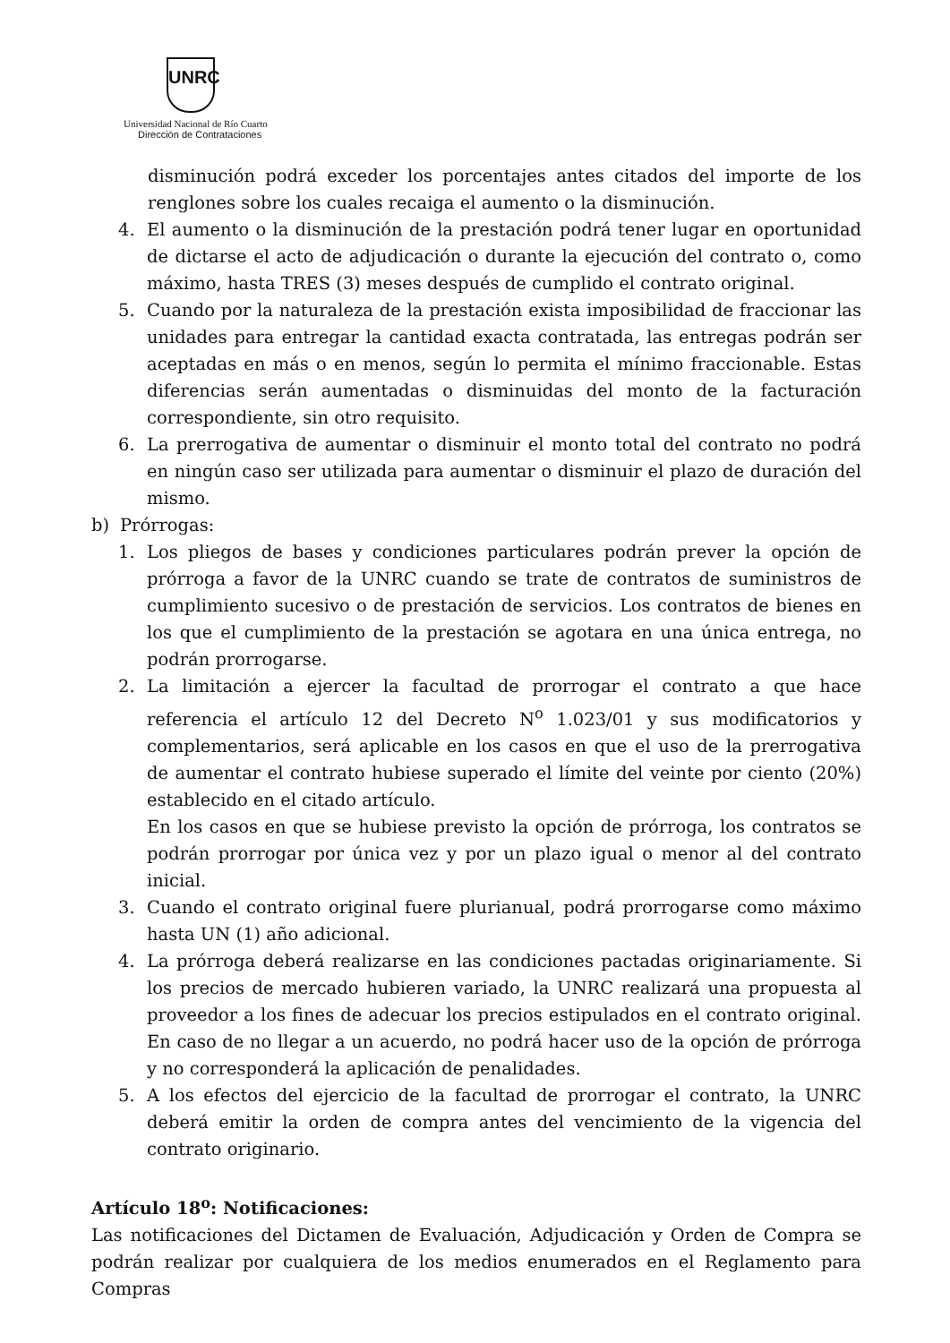UNRC
Universidad Nacional de Río Cuarto
Dirección de Contrataciones
disminución podrá exceder los porcentajes antes citados del importe de los renglones sobre los cuales recaiga el aumento o la disminución.
4. El aumento o la disminución de la prestación podrá tener lugar en oportunidad de dictarse el acto de adjudicación o durante la ejecución del contrato o, como máximo, hasta TRES (3) meses después de cumplido el contrato original.
5. Cuando por la naturaleza de la prestación exista imposibilidad de fraccionar las unidades para entregar la cantidad exacta contratada, las entregas podrán ser aceptadas en más o en menos, según lo permita el mínimo fraccionable. Estas diferencias serán aumentadas o disminuidas del monto de la facturación correspondiente, sin otro requisito.
6. La prerrogativa de aumentar o disminuir el monto total del contrato no podrá en ningún caso ser utilizada para aumentar o disminuir el plazo de duración del mismo.
b) Prórrogas:
1. Los pliegos de bases y condiciones particulares podrán prever la opción de prórroga a favor de la UNRC cuando se trate de contratos de suministros de cumplimiento sucesivo o de prestación de servicios. Los contratos de bienes en los que el cumplimiento de la prestación se agotara en una única entrega, no podrán prorrogarse.
2. La limitación a ejercer la facultad de prorrogar el contrato a que hace referencia el artículo 12 del Decreto N<sup>o</sup> 1.023/01 y sus modificatorios y complementarios, será aplicable en los casos en que el uso de la prerrogativa de aumentar el contrato hubiese superado el límite del veinte por ciento (20%) establecido en el citado artículo.
En los casos en que se hubiese previsto la opción de prórroga, los contratos se podrán prorrogar por única vez y por un plazo igual o menor al del contrato inicial.
3. Cuando el contrato original fuere plurianual, podrá prorrogarse como máximo hasta UN (1) año adicional.
4. La prórroga deberá realizarse en las condiciones pactadas originariamente. Si los precios de mercado hubieren variado, la UNRC realizará una propuesta al proveedor a los fines de adecuar los precios estipulados en el contrato original. En caso de no llegar a un acuerdo, no podrá hacer uso de la opción de prórroga y no corresponderá la aplicación de penalidades.
5. A los efectos del ejercicio de la facultad de prorrogar el contrato, la UNRC deberá emitir la orden de compra antes del vencimiento de la vigencia del contrato originario.
Artículo 18<sup>o</sup>: Notificaciones:
Las notificaciones del Dictamen de Evaluación, Adjudicación y Orden de Compra se podrán realizar por cualquiera de los medios enumerados en el Reglamento para Compras